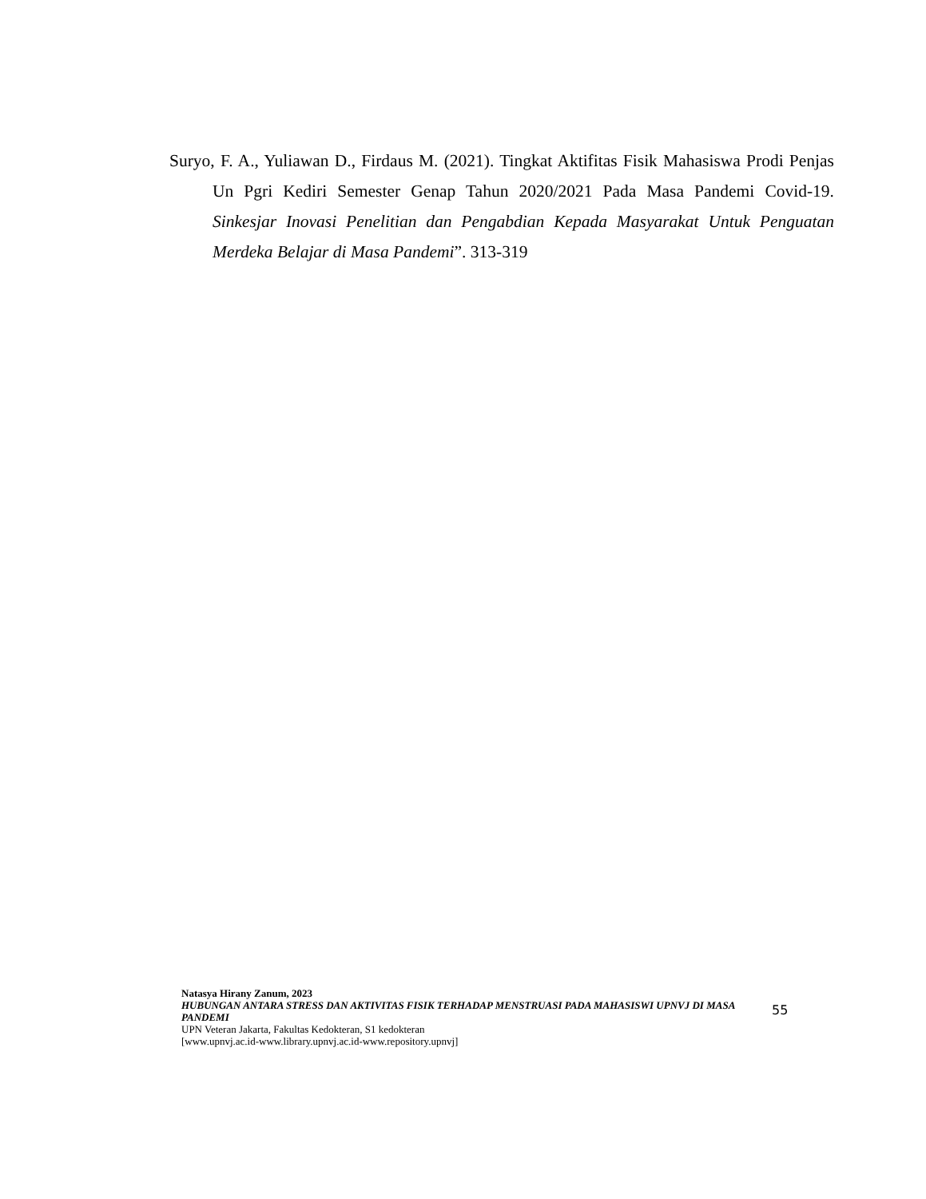Suryo, F. A., Yuliawan D., Firdaus M. (2021). Tingkat Aktifitas Fisik Mahasiswa Prodi Penjas Un Pgri Kediri Semester Genap Tahun 2020/2021 Pada Masa Pandemi Covid-19. Sinkesjar Inovasi Penelitian dan Pengabdian Kepada Masyarakat Untuk Penguatan Merdeka Belajar di Masa Pandemi”. 313-319
Natasya Hirany Zanum, 2023
HUBUNGAN ANTARA STRESS DAN AKTIVITAS FISIK TERHADAP MENSTRUASI PADA MAHASISWI UPNVJ DI MASA PANDEMI
UPN Veteran Jakarta, Fakultas Kedokteran, S1 kedokteran
[www.upnvj.ac.id-www.library.upnvj.ac.id-www.repository.upnvj]
55